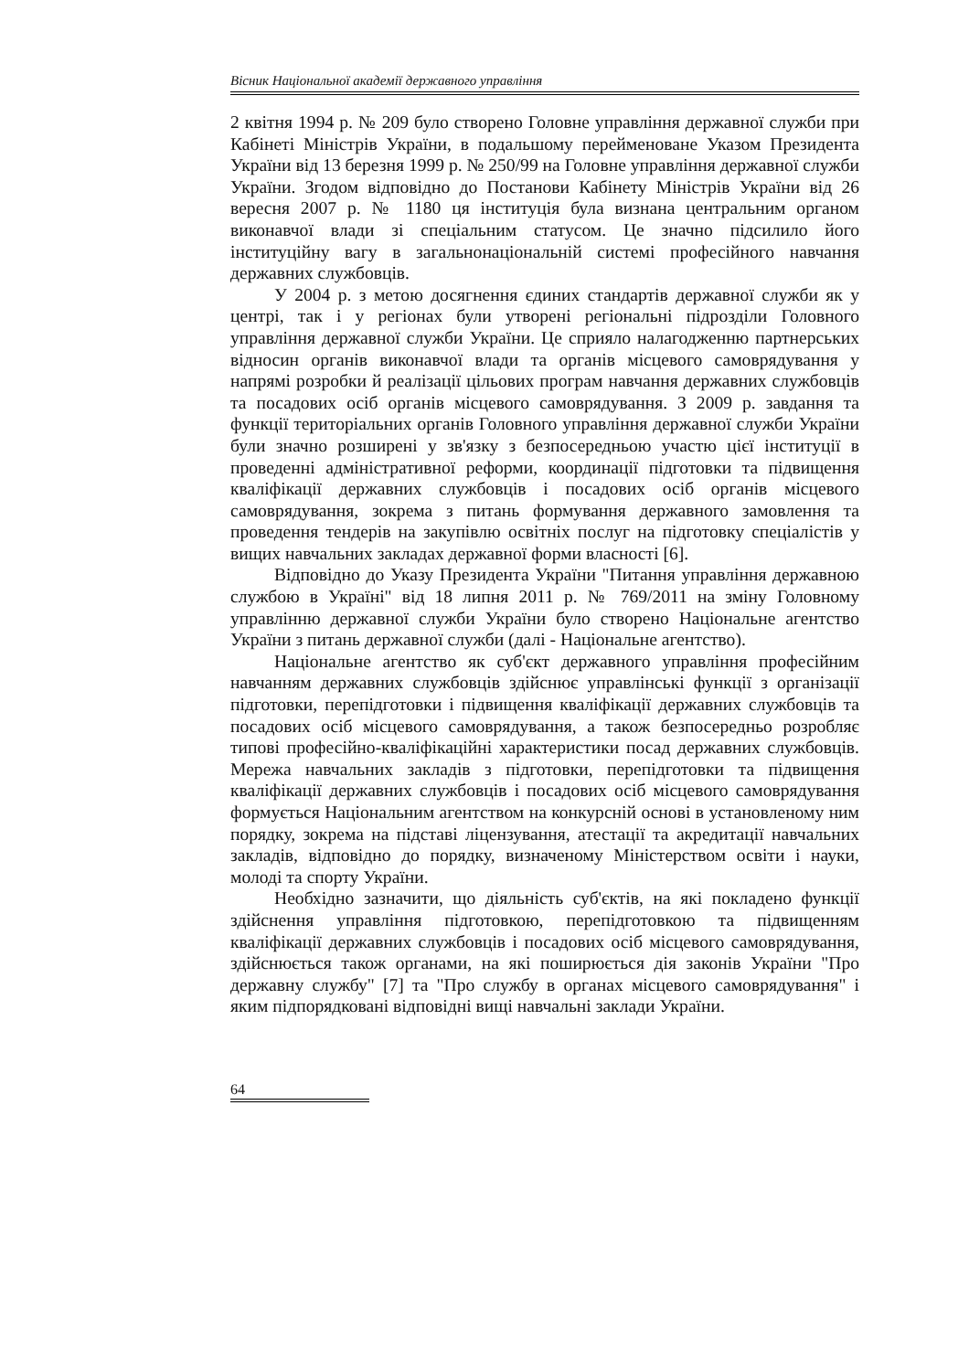Вісник Національної академії державного управління
2 квітня 1994 р. № 209 було створено Головне управління державної служби при Кабінеті Міністрів України, в подальшому перейменоване Указом Президента України від 13 березня 1999 р. № 250/99 на Головне управління державної служби України. Згодом відповідно до Постанови Кабінету Міністрів України від 26 вересня 2007 р. № 1180 ця інституція була визнана центральним органом виконавчої влади зі спеціальним статусом. Це значно підсилило його інституційну вагу в загальнонаціональній системі професійного навчання державних службовців.
У 2004 р. з метою досягнення єдиних стандартів державної служби як у центрі, так і у регіонах були утворені регіональні підрозділи Головного управління державної служби України. Це сприяло налагодженню партнерських відносин органів виконавчої влади та органів місцевого самоврядування у напрямі розробки й реалізації цільових програм навчання державних службовців та посадових осіб органів місцевого самоврядування. З 2009 р. завдання та функції територіальних органів Головного управління державної служби України були значно розширені у зв'язку з безпосередньою участю цієї інституції в проведенні адміністративної реформи, координації підготовки та підвищення кваліфікації державних службовців і посадових осіб органів місцевого самоврядування, зокрема з питань формування державного замовлення та проведення тендерів на закупівлю освітніх послуг на підготовку спеціалістів у вищих навчальних закладах державної форми власності [6].
Відповідно до Указу Президента України "Питання управління державною службою в Україні" від 18 липня 2011 р. № 769/2011 на зміну Головному управлінню державної служби України було створено Національне агентство України з питань державної служби (далі - Національне агентство).
Національне агентство як суб'єкт державного управління професійним навчанням державних службовців здійснює управлінські функції з організації підготовки, перепідготовки і підвищення кваліфікації державних службовців та посадових осіб місцевого самоврядування, а також безпосередньо розробляє типові професійно-кваліфікаційні характеристики посад державних службовців. Мережа навчальних закладів з підготовки, перепідготовки та підвищення кваліфікації державних службовців і посадових осіб місцевого самоврядування формується Національним агентством на конкурсній основі в установленому ним порядку, зокрема на підставі ліцензування, атестації та акредитації навчальних закладів, відповідно до порядку, визначеному Міністерством освіти і науки, молоді та спорту України.
Необхідно зазначити, що діяльність суб'єктів, на які покладено функції здійснення управління підготовкою, перепідготовкою та підвищенням кваліфікації державних службовців і посадових осіб місцевого самоврядування, здійснюється також органами, на які поширюється дія законів України "Про державну службу" [7] та "Про службу в органах місцевого самоврядування" і яким підпорядковані відповідні вищі навчальні заклади України.
64